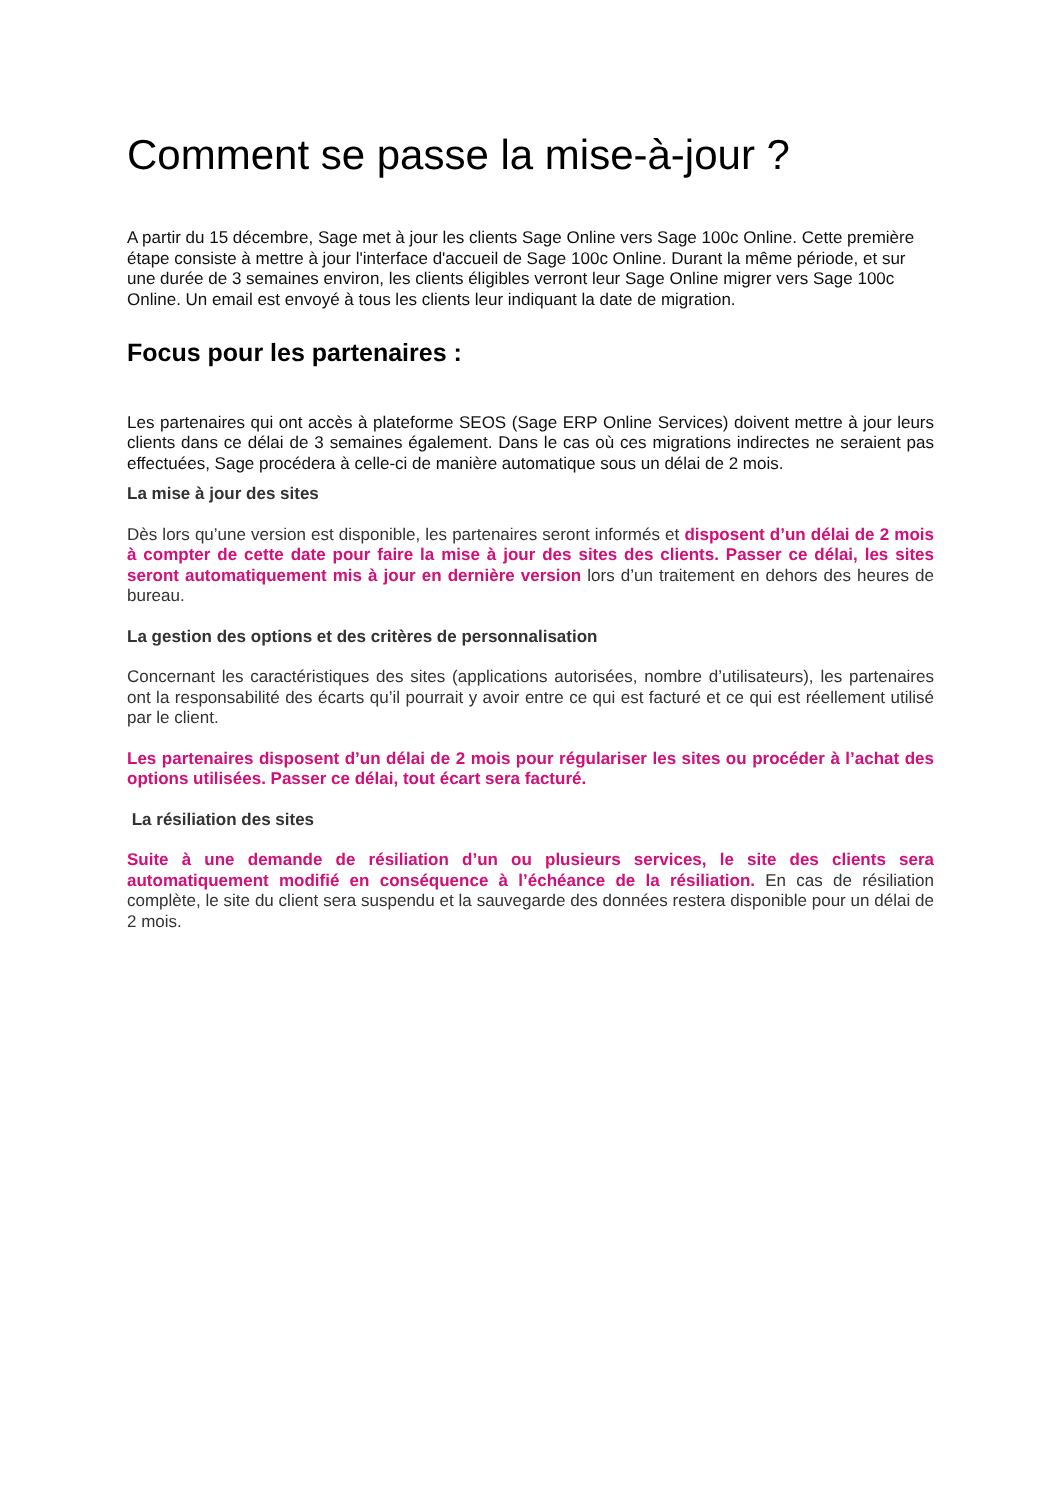Comment se passe la mise-à-jour ?
A partir du 15 décembre, Sage met à jour les clients Sage Online vers Sage 100c Online. Cette première étape consiste à mettre à jour l'interface d'accueil de Sage 100c Online. Durant la même période, et sur une durée de 3 semaines environ, les clients éligibles verront leur Sage Online migrer vers Sage 100c Online. Un email est envoyé à tous les clients leur indiquant la date de migration.
Focus pour les partenaires :
Les partenaires qui ont accès à plateforme SEOS (Sage ERP Online Services) doivent mettre à jour leurs clients dans ce délai de 3 semaines également. Dans le cas où ces migrations indirectes ne seraient pas effectuées, Sage procédera à celle-ci de manière automatique sous un délai de 2 mois.
La mise à jour des sites
Dès lors qu’une version est disponible, les partenaires seront informés et disposent d’un délai de 2 mois à compter de cette date pour faire la mise à jour des sites des clients. Passer ce délai, les sites seront automatiquement mis à jour en dernière version lors d’un traitement en dehors des heures de bureau.
La gestion des options et des critères de personnalisation
Concernant les caractéristiques des sites (applications autorisées, nombre d’utilisateurs), les partenaires ont la responsabilité des écarts qu’il pourrait y avoir entre ce qui est facturé et ce qui est réellement utilisé par le client.
Les partenaires disposent d’un délai de 2 mois pour régulariser les sites ou procéder à l’achat des options utilisées. Passer ce délai, tout écart sera facturé.
La résiliation des sites
Suite à une demande de résiliation d’un ou plusieurs services, le site des clients sera automatiquement modifié en conséquence à l’échéance de la résiliation. En cas de résiliation complète, le site du client sera suspendu et la sauvegarde des données restera disponible pour un délai de 2 mois.